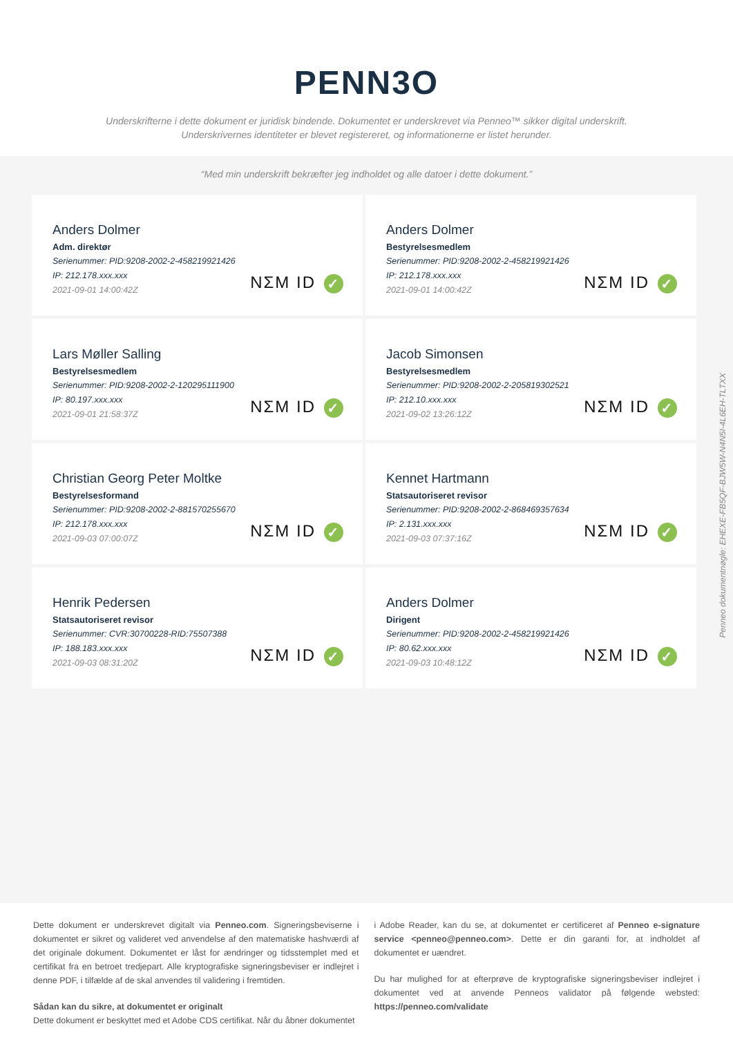PENN3O
Underskrifterne i dette dokument er juridisk bindende. Dokumentet er underskrevet via Penneo™ sikker digital underskrift.
Underskrivernes identiteter er blevet registereret, og informationerne er listet herunder.
“Med min underskrift bekræfter jeg indholdet og alle datoer i dette dokument.”
Anders Dolmer
Adm. direktør
Serienummer: PID:9208-2002-2-458219921426
IP: 212.178.xxx.xxx
2021-09-01 14:00:42Z
NΣM ID ✓
Anders Dolmer
Bestyrelsesmedlem
Serienummer: PID:9208-2002-2-458219921426
IP: 212.178.xxx.xxx
2021-09-01 14:00:42Z
NΣM ID ✓
Lars Møller Salling
Bestyrelsesmedlem
Serienummer: PID:9208-2002-2-120295111900
IP: 80.197.xxx.xxx
2021-09-01 21:58:37Z
NΣM ID ✓
Jacob Simonsen
Bestyrelsesmedlem
Serienummer: PID:9208-2002-2-205819302521
IP: 212.10.xxx.xxx
2021-09-02 13:26:12Z
NΣM ID ✓
Christian Georg Peter Moltke
Bestyrelsesformand
Serienummer: PID:9208-2002-2-881570255670
IP: 212.178.xxx.xxx
2021-09-03 07:00:07Z
NΣM ID ✓
Kennet Hartmann
Statsautoriseret revisor
Serienummer: PID:9208-2002-2-868469357634
IP: 2.131.xxx.xxx
2021-09-03 07:37:16Z
NΣM ID ✓
Henrik Pedersen
Statsautoriseret revisor
Serienummer: CVR:30700228-RID:75507388
IP: 188.183.xxx.xxx
2021-09-03 08:31:20Z
NΣM ID ✓
Anders Dolmer
Dirigent
Serienummer: PID:9208-2002-2-458219921426
IP: 80.62.xxx.xxx
2021-09-03 10:48:12Z
NΣM ID ✓
Penneo dokumentnøgle: EHEXE-FB5QF-BJW5W-N4N5I-4L6EH-TLTXX
Dette dokument er underskrevet digitalt via Penneo.com. Signeringsbeviserne i dokumentet er sikret og valideret ved anvendelse af den matematiske hashværdi af det originale dokument. Dokumentet er låst for ændringer og tidsstemplet med et certifikat fra en betroet tredjepart. Alle kryptografiske signeringsbeviser er indlejret i denne PDF, i tilfælde af de skal anvendes til validering i fremtiden.
Sådan kan du sikre, at dokumentet er originalt
Dette dokument er beskyttet med et Adobe CDS certifikat. Når du åbner dokumentet
i Adobe Reader, kan du se, at dokumentet er certificeret af Penneo e-signature service <penneo@penneo.com>. Dette er din garanti for, at indholdet af dokumentet er uændret.
Du har mulighed for at efterprøve de kryptografiske signeringsbeviser indlejret i dokumentet ved at anvende Penneos validator på følgende websted: https://penneo.com/validate